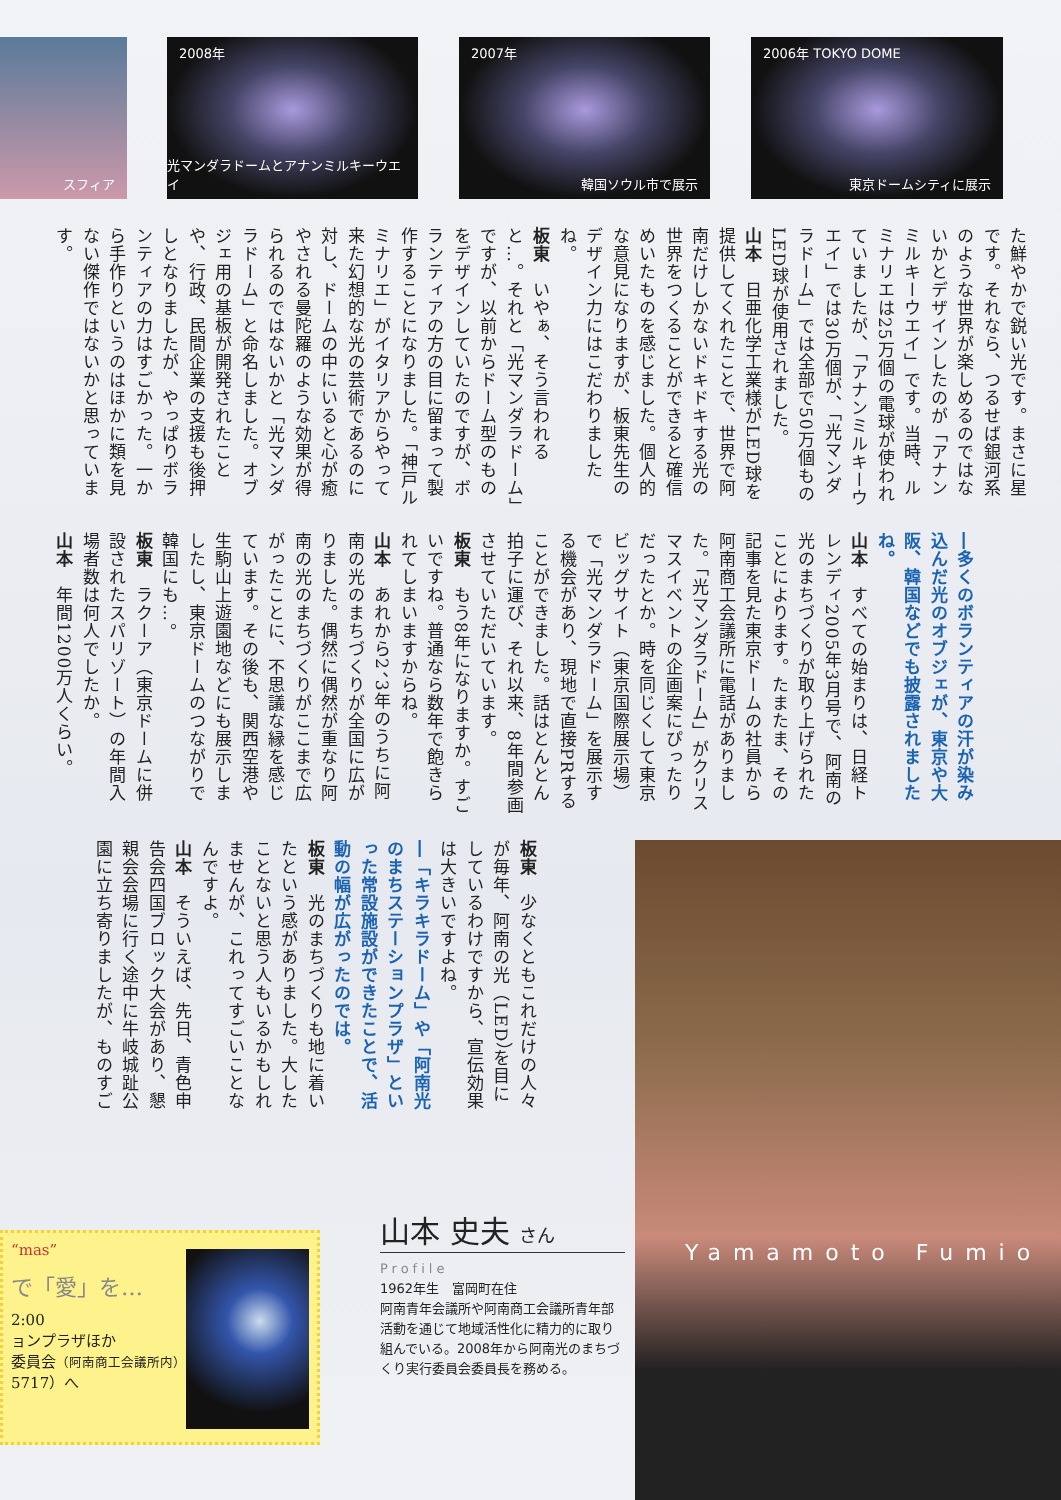スフィア
2008年
光マンダラドームとアナンミルキーウエイ
2007年
韓国ソウル市で展示
2006年 TOKYO DOME
東京ドームシティに展示
た鮮やかで鋭い光です。まさに星です。それなら、つるせば銀河系のような世界が楽しめるのではないかとデザインしたのが「アナンミルキーウエイ」です。当時、ルミナリエは25万個の電球が使われていましたが、「アナンミルキーウエイ」では30万個が、「光マンダラドーム」では全部で50万個ものLED球が使用されました。
山本　日亜化学工業様がLED球を提供してくれたことで、世界で阿南だけしかないドキドキする光の世界をつくることができると確信めいたものを感じました。個人的な意見になりますが、板東先生のデザイン力にはこだわりましたね。
板東　いやぁ、そう言われると…。それと「光マンダラドーム」ですが、以前からドーム型のものをデザインしていたのですが、ボランティアの方の目に留まって製作することになりました。「神戸ルミナリエ」がイタリアからやって来た幻想的な光の芸術であるのに対し、ドームの中にいると心が癒やされる曼陀羅のような効果が得られるのではないかと「光マンダラドーム」と命名しました。オブジェ用の基板が開発されたことや、行政、民間企業の支援も後押しとなりましたが、やっぱりボランティアの力はすごかった。一から手作りというのはほかに類を見ない傑作ではないかと思っています。
―多くのボランティアの汗が染み込んだ光のオブジェが、東京や大阪、韓国などでも披露されましたね。
山本　すべての始まりは、日経トレンディ2005年3月号で、阿南の光のまちづくりが取り上げられたことによります。たまたま、その記事を見た東京ドームの社員から阿南商工会議所に電話がありました。「光マンダラドーム」がクリスマスイベントの企画案にぴったりだったとか。時を同じくして東京ビッグサイト（東京国際展示場）で「光マンダラドーム」を展示する機会があり、現地で直接PRすることができました。話はとんとん拍子に運び、それ以来、8年間参画させていただいています。
板東　もう8年になりますか。すごいですね。普通なら数年で飽きられてしまいますからね。
山本　あれから2、3年のうちに阿南の光のまちづくりが全国に広がりました。偶然に偶然が重なり阿南の光のまちづくりがここまで広がったことに、不思議な縁を感じています。その後も、関西空港や生駒山上遊園地などにも展示しましたし、東京ドームのつながりで韓国にも…。
板東　ラクーア（東京ドームに併設されたスパリゾート）の年間入場者数は何人でしたか。
山本　年間1200万人くらい。
板東　少なくともこれだけの人々が毎年、阿南の光（LED）を目にしているわけですから、宣伝効果は大きいですよね。
―「キラキラドーム」や「阿南光のまちステーションプラザ」といった常設施設ができたことで、活動の幅が広がったのでは。
板東　光のまちづくりも地に着いたという感がありました。大したことないと思う人もいるかもしれませんが、これってすごいことなんですよ。
山本　そういえば、先日、青色申告会四国ブロック大会があり、懇親会会場に行く途中に牛岐城趾公園に立ち寄りましたが、ものすご
“mas”
で「愛」を…
2:00
ョンプラザほか
委員会（阿南商工会議所内）
5717）へ
山本 史夫 さん
Profile
1962年生　富岡町在住
阿南青年会議所や阿南商工会議所青年部活動を通じて地域活性化に精力的に取り組んでいる。2008年から阿南光のまちづくり実行委員会委員長を務める。
Yamamoto Fumio